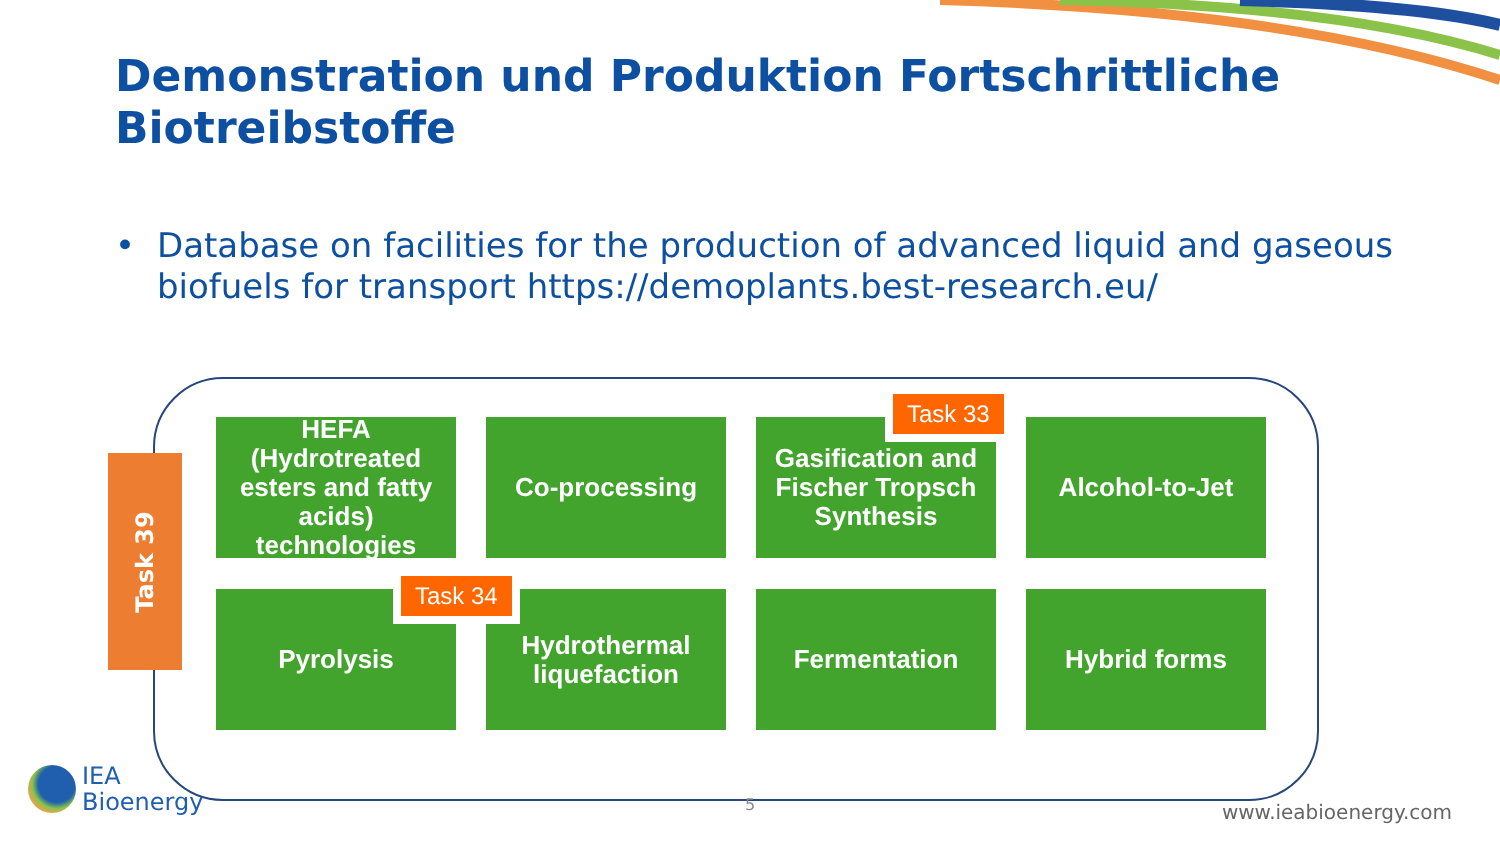Demonstration und Produktion Fortschrittliche Biotreibstoffe
• Database on facilities for the production of advanced liquid and gaseous biofuels for transport https://demoplants.best-research.eu/
Task 39
HEFA (Hydrotreated esters and fatty acids) technologies
Co-processing
Gasification and Fischer Tropsch Synthesis
Alcohol-to-Jet
Pyrolysis
Hydrothermal liquefaction
Fermentation
Hybrid forms
Task 33
Task 34
IEA
Bioenergy
5 www.ieabioenergy.com